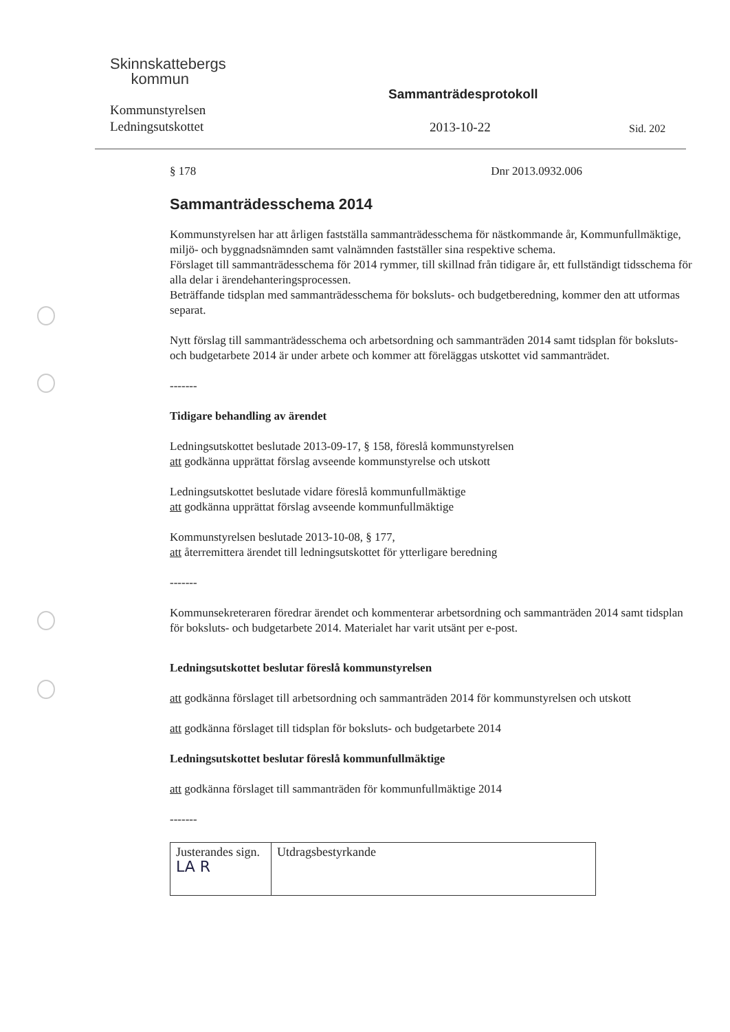Skinnskattebergs
kommun
Sammanträdesprotokoll
Kommunstyrelsen
Ledningsutskottet
2013-10-22 Sid. 202
§ 178 Dnr 2013.0932.006
Sammanträdesschema 2014
Kommunstyrelsen har att årligen fastställa sammanträdesschema för nästkommande år, Kommunfullmäktige, miljö- och byggnadsnämnden samt valnämnden fastställer sina respektive schema.
Förslaget till sammanträdesschema för 2014 rymmer, till skillnad från tidigare år, ett fullständigt tidsschema för alla delar i ärendehanteringsprocessen.
Beträffande tidsplan med sammanträdesschema för boksluts- och budgetberedning, kommer den att utformas separat.
Nytt förslag till sammanträdesschema och arbetsordning och sammanträden 2014 samt tidsplan för boksluts- och budgetarbete 2014 är under arbete och kommer att föreläggas utskottet vid sammanträdet.
-------
Tidigare behandling av ärendet
Ledningsutskottet beslutade 2013-09-17, § 158, föreslå kommunstyrelsen
att godkänna upprättat förslag avseende kommunstyrelse och utskott
Ledningsutskottet beslutade vidare föreslå kommunfullmäktige
att godkänna upprättat förslag avseende kommunfullmäktige
Kommunstyrelsen beslutade 2013-10-08, § 177,
att återremittera ärendet till ledningsutskottet för ytterligare beredning
-------
Kommunsekreteraren föredrar ärendet och kommenterar arbetsordning och sammanträden 2014 samt tidsplan för boksluts- och budgetarbete 2014. Materialet har varit utsänt per e-post.
Ledningsutskottet beslutar föreslå kommunstyrelsen
att godkänna förslaget till arbetsordning och sammanträden 2014 för kommunstyrelsen och utskott
att godkänna förslaget till tidsplan för boksluts- och budgetarbete 2014
Ledningsutskottet beslutar föreslå kommunfullmäktige
att godkänna förslaget till sammanträden för kommunfullmäktige 2014
-------
| Justerandes sign. LA R | Utdragsbestyrkande |